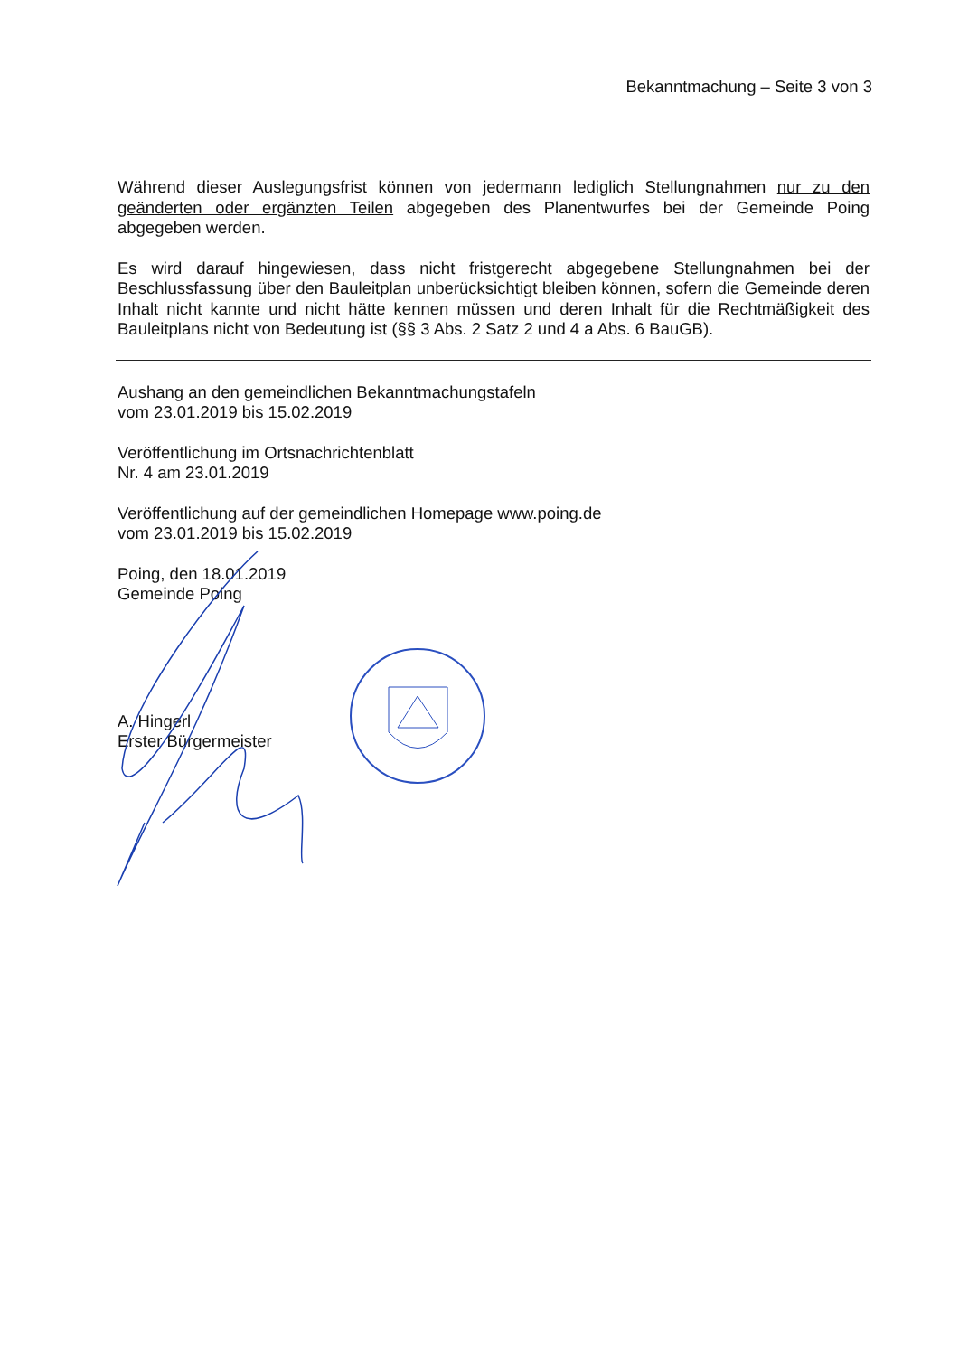Bekanntmachung – Seite 3 von 3
Während dieser Auslegungsfrist können von jedermann lediglich Stellungnahmen nur zu den geänderten oder ergänzten Teilen abgegeben des Planentwurfes bei der Gemeinde Poing abgegeben werden.
Es wird darauf hingewiesen, dass nicht fristgerecht abgegebene Stellungnahmen bei der Beschlussfassung über den Bauleitplan unberücksichtigt bleiben können, sofern die Gemeinde deren Inhalt nicht kannte und nicht hätte kennen müssen und deren Inhalt für die Rechtmäßigkeit des Bauleitplans nicht von Bedeutung ist (§§ 3 Abs. 2 Satz 2 und 4 a Abs. 6 BauGB).
Aushang an den gemeindlichen Bekanntmachungstafeln
vom 23.01.2019 bis 15.02.2019
Veröffentlichung im Ortsnachrichtenblatt
Nr. 4 am 23.01.2019
Veröffentlichung auf der gemeindlichen Homepage www.poing.de
vom 23.01.2019 bis 15.02.2019
Poing, den 18.01.2019
Gemeinde Poing
A. Hingerl
Erster Bürgermeister